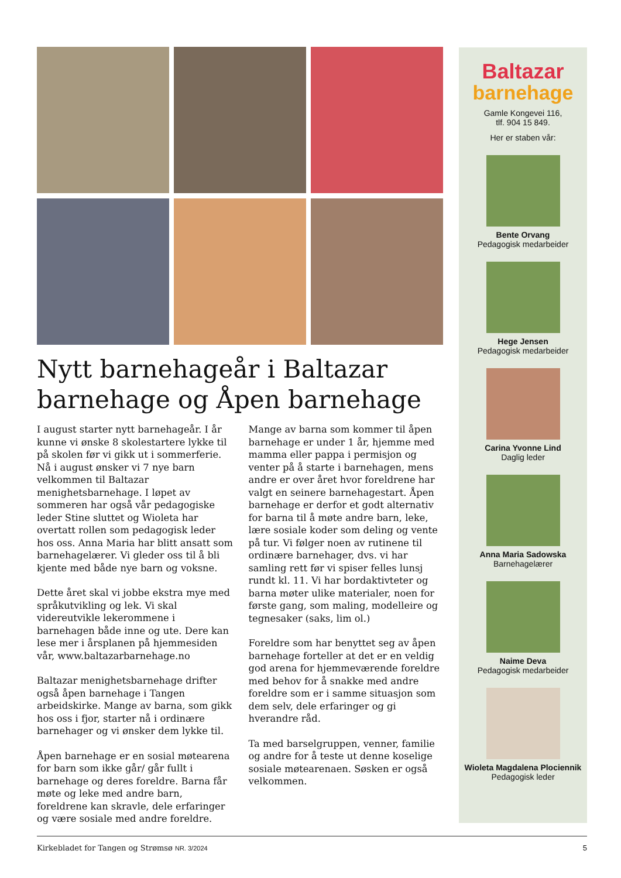Nytt barnehageår i Baltazar barnehage og Åpen barnehage
I august starter nytt barnehageår. I år kunne vi ønske 8 skolestartere lykke til på skolen før vi gikk ut i sommerferie. Nå i august ønsker vi 7 nye barn velkommen til Baltazar menighetsbarnehage. I løpet av sommeren har også vår pedagogiske leder Stine sluttet og Wioleta har overtatt rollen som pedagogisk leder hos oss. Anna Maria har blitt ansatt som barnehagelærer. Vi gleder oss til å bli kjente med både nye barn og voksne.
Dette året skal vi jobbe ekstra mye med språkutvikling og lek. Vi skal videreutvikle lekerommene i barnehagen både inne og ute. Dere kan lese mer i årsplanen på hjemmesiden vår, www.baltazarbarnehage.no
Baltazar menighetsbarnehage drifter også åpen barnehage i Tangen arbeidskirke. Mange av barna, som gikk hos oss i fjor, starter nå i ordinære barnehager og vi ønsker dem lykke til.
Åpen barnehage er en sosial møtearena for barn som ikke går/ går fullt i barnehage og deres foreldre. Barna får møte og leke med andre barn, foreldrene kan skravle, dele erfaringer og være sosiale med andre foreldre.
Mange av barna som kommer til åpen barnehage er under 1 år, hjemme med mamma eller pappa i permisjon og venter på å starte i barnehagen, mens andre er over året hvor foreldrene har valgt en seinere barnehagestart. Åpen barnehage er derfor et godt alternativ for barna til å møte andre barn, leke, lære sosiale koder som deling og vente på tur. Vi følger noen av rutinene til ordinære barnehager, dvs. vi har samling rett før vi spiser felles lunsj rundt kl. 11. Vi har bordaktivteter og barna møter ulike materialer, noen for første gang, som maling, modelleire og tegnesaker (saks, lim ol.)
Foreldre som har benyttet seg av åpen barnehage forteller at det er en veldig god arena for hjemmeværende foreldre med behov for å snakke med andre foreldre som er i samme situasjon som dem selv, dele erfaringer og gi hverandre råd.
Ta med barselgruppen, venner, familie og andre for å teste ut denne koselige sosiale møtearenaen. Søsken er også velkommen.
Baltazar
barnehage
Gamle Kongevei 116,
tlf. 904 15 849.
Her er staben vår:
Bente Orvang
Pedagogisk medarbeider
Hege Jensen
Pedagogisk medarbeider
Carina Yvonne Lind
Daglig leder
Anna Maria Sadowska
Barnehagelærer
Naime Deva
Pedagogisk medarbeider
Wioleta Magdalena Plociennik
Pedagogisk leder
Kirkebladet for Tangen og Strømsø NR. 3/2024 5